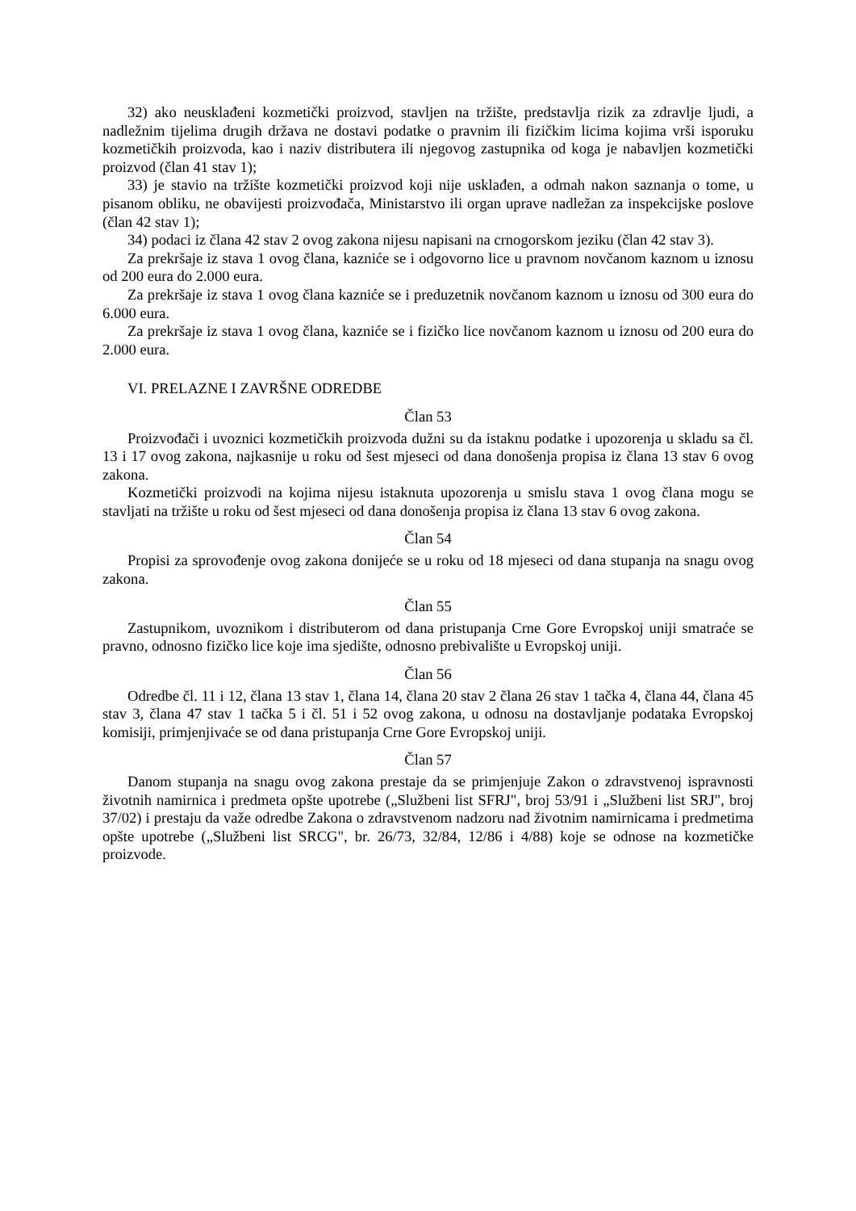32) ako neusklađeni kozmetički proizvod, stavljen na tržište, predstavlja rizik za zdravlje ljudi, a nadležnim tijelima drugih država ne dostavi podatke o pravnim ili fizičkim licima kojima vrši isporuku kozmetičkih proizvoda, kao i naziv distributera ili njegovog zastupnika od koga je nabavljen kozmetički proizvod (član 41 stav 1);
33) je stavio na tržište kozmetički proizvod koji nije usklađen, a odmah nakon saznanja o tome, u pisanom obliku, ne obavijesti proizvođača, Ministarstvo ili organ uprave nadležan za inspekcijske poslove (član 42 stav 1);
34) podaci iz člana 42 stav 2 ovog zakona nijesu napisani na crnogorskom jeziku (član 42 stav 3).
Za prekršaje iz stava 1 ovog člana, kazniće se i odgovorno lice u pravnom novčanom kaznom u iznosu od 200 eura do 2.000 eura.
Za prekršaje iz stava 1 ovog člana kazniće se i preduzetnik novčanom kaznom u iznosu od 300 eura do 6.000 eura.
Za prekršaje iz stava 1 ovog člana, kazniće se i fizičko lice novčanom kaznom u iznosu od 200 eura do 2.000 eura.
VI. PRELAZNE I ZAVRŠNE ODREDBE
Član 53
Proizvođači i uvoznici kozmetičkih proizvoda dužni su da istaknu podatke i upozorenja u skladu sa čl. 13 i 17 ovog zakona, najkasnije u roku od šest mjeseci od dana donošenja propisa iz člana 13 stav 6 ovog zakona.
Kozmetički proizvodi na kojima nijesu istaknuta upozorenja u smislu stava 1 ovog člana mogu se stavljati na tržište u roku od šest mjeseci od dana donošenja propisa iz člana 13 stav 6 ovog zakona.
Član 54
Propisi za sprovođenje ovog zakona donijeće se u roku od 18 mjeseci od dana stupanja na snagu ovog zakona.
Član 55
Zastupnikom, uvoznikom i distributerom od dana pristupanja Crne Gore Evropskoj uniji smatraće se pravno, odnosno fizičko lice koje ima sjedište, odnosno prebivalište u Evropskoj uniji.
Član 56
Odredbe čl. 11 i 12, člana 13 stav 1, člana 14, člana 20 stav 2 člana 26 stav 1 tačka 4, člana 44, člana 45 stav 3, člana 47 stav 1 tačka 5 i čl. 51 i 52 ovog zakona, u odnosu na dostavljanje podataka Evropskoj komisiji, primjenjivaće se od dana pristupanja Crne Gore Evropskoj uniji.
Član 57
Danom stupanja na snagu ovog zakona prestaje da se primjenjuje Zakon o zdravstvenoj ispravnosti životnih namirnica i predmeta opšte upotrebe („Službeni list SFRJ", broj 53/91 i „Službeni list SRJ", broj 37/02) i prestaju da važe odredbe Zakona o zdravstvenom nadzoru nad životnim namirnicama i predmetima opšte upotrebe („Službeni list SRCG", br. 26/73, 32/84, 12/86 i 4/88) koje se odnose na kozmetičke proizvode.